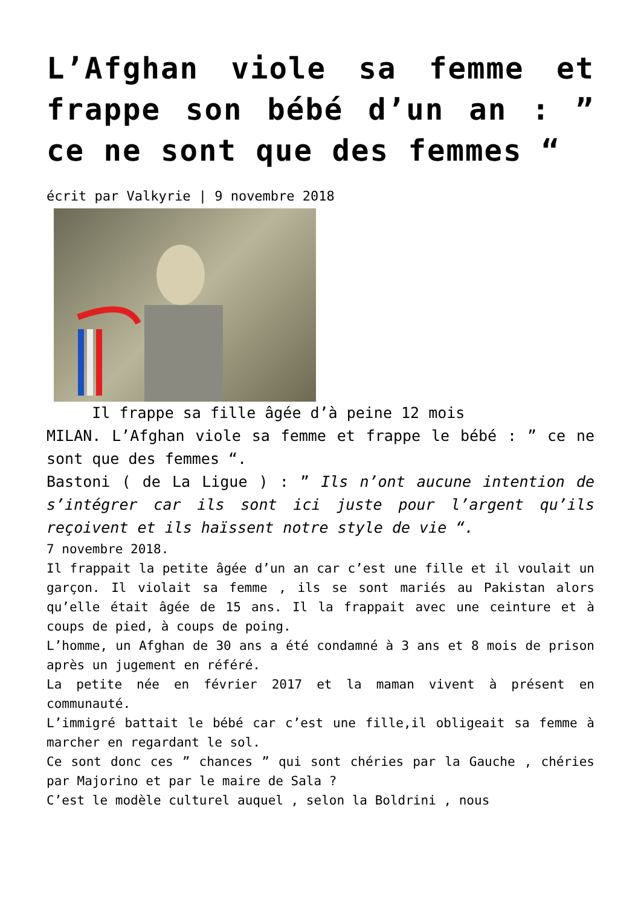L’Afghan viole sa femme et frappe son bébé d’un an : ” ce ne sont que des femmes “
écrit par Valkyrie | 9 novembre 2018
Il frappe sa fille âgée d’à peine 12 mois
MILAN. L’Afghan viole sa femme et frappe le bébé : ” ce ne sont que des femmes “.
Bastoni ( de La Ligue ) : ” Ils n’ont aucune intention de s’intégrer car ils sont ici juste pour l’argent qu’ils reçoivent et ils haïssent notre style de vie “.
7 novembre 2018.
Il frappait la petite âgée d’un an car c’est une fille et il voulait un garçon. Il violait sa femme , ils se sont mariés au Pakistan alors qu’elle était âgée de 15 ans. Il la frappait avec une ceinture et à coups de pied, à coups de poing.
L’homme, un Afghan de 30 ans a été condamné à 3 ans et 8 mois de prison après un jugement en référé.
La petite née en février 2017 et la maman vivent à présent en communauté.
L’immigré battait le bébé car c’est une fille,il obligeait sa femme à marcher en regardant le sol.
Ce sont donc ces ” chances ” qui sont chéries par la Gauche , chéries par Majorino et par le maire de Sala ?
C’est le modèle culturel auquel , selon la Boldrini , nous